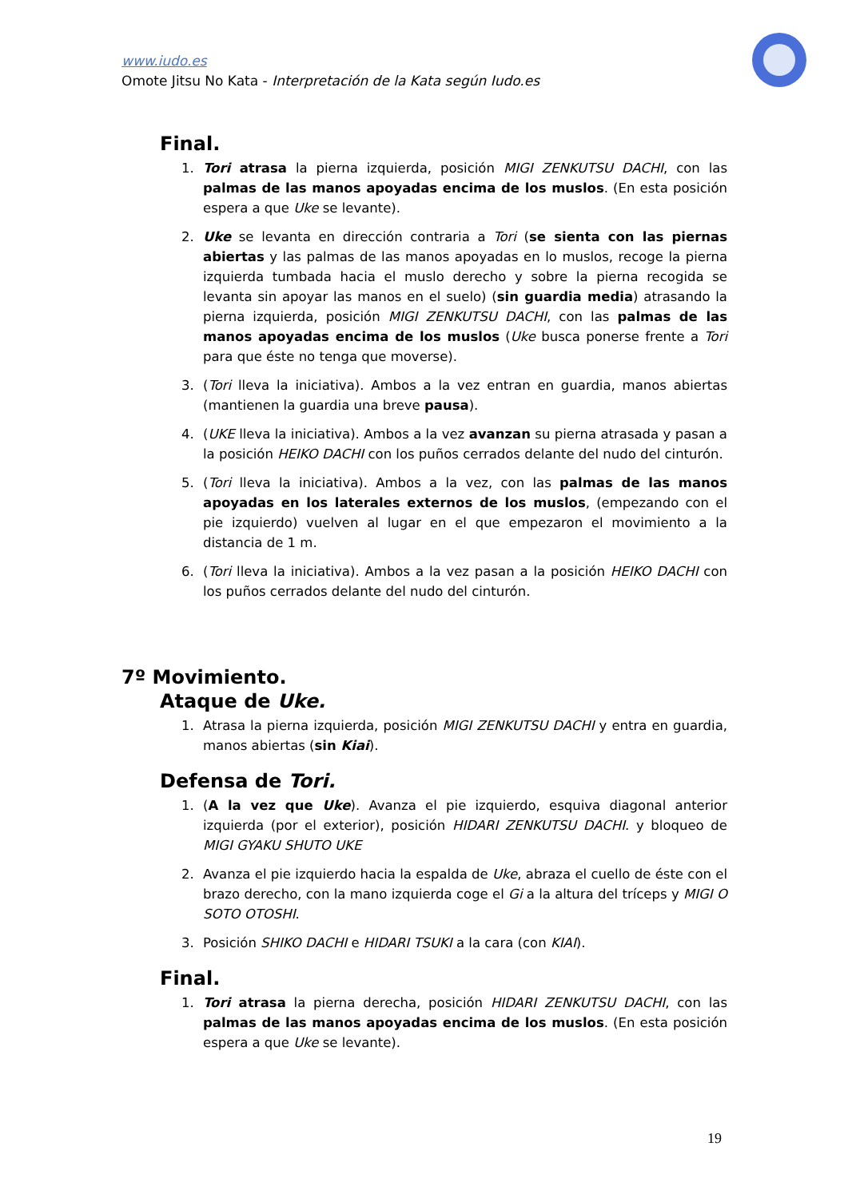www.iudo.es
Omote Jitsu No Kata - Interpretación de la Kata según Iudo.es
Final.
1. Tori atrasa la pierna izquierda, posición MIGI ZENKUTSU DACHI, con las palmas de las manos apoyadas encima de los muslos. (En esta posición espera a que Uke se levante).
2. Uke se levanta en dirección contraria a Tori (se sienta con las piernas abiertas y las palmas de las manos apoyadas en lo muslos, recoge la pierna izquierda tumbada hacia el muslo derecho y sobre la pierna recogida se levanta sin apoyar las manos en el suelo) (sin guardia media) atrasando la pierna izquierda, posición MIGI ZENKUTSU DACHI, con las palmas de las manos apoyadas encima de los muslos (Uke busca ponerse frente a Tori para que éste no tenga que moverse).
3. (Tori lleva la iniciativa). Ambos a la vez entran en guardia, manos abiertas (mantienen la guardia una breve pausa).
4. (UKE lleva la iniciativa). Ambos a la vez avanzan su pierna atrasada y pasan a la posición HEIKO DACHI con los puños cerrados delante del nudo del cinturón.
5. (Tori lleva la iniciativa). Ambos a la vez, con las palmas de las manos apoyadas en los laterales externos de los muslos, (empezando con el pie izquierdo) vuelven al lugar en el que empezaron el movimiento a la distancia de 1 m.
6. (Tori lleva la iniciativa). Ambos a la vez pasan a la posición HEIKO DACHI con los puños cerrados delante del nudo del cinturón.
7º Movimiento.
Ataque de Uke.
1. Atrasa la pierna izquierda, posición MIGI ZENKUTSU DACHI y entra en guardia, manos abiertas (sin Kiai).
Defensa de Tori.
1. (A la vez que Uke). Avanza el pie izquierdo, esquiva diagonal anterior izquierda (por el exterior), posición HIDARI ZENKUTSU DACHI. y bloqueo de MIGI GYAKU SHUTO UKE
2. Avanza el pie izquierdo hacia la espalda de Uke, abraza el cuello de éste con el brazo derecho, con la mano izquierda coge el Gi a la altura del tríceps y MIGI O SOTO OTOSHI.
3. Posición SHIKO DACHI e HIDARI TSUKI a la cara (con KIAI).
Final.
1. Tori atrasa la pierna derecha, posición HIDARI ZENKUTSU DACHI, con las palmas de las manos apoyadas encima de los muslos. (En esta posición espera a que Uke se levante).
19